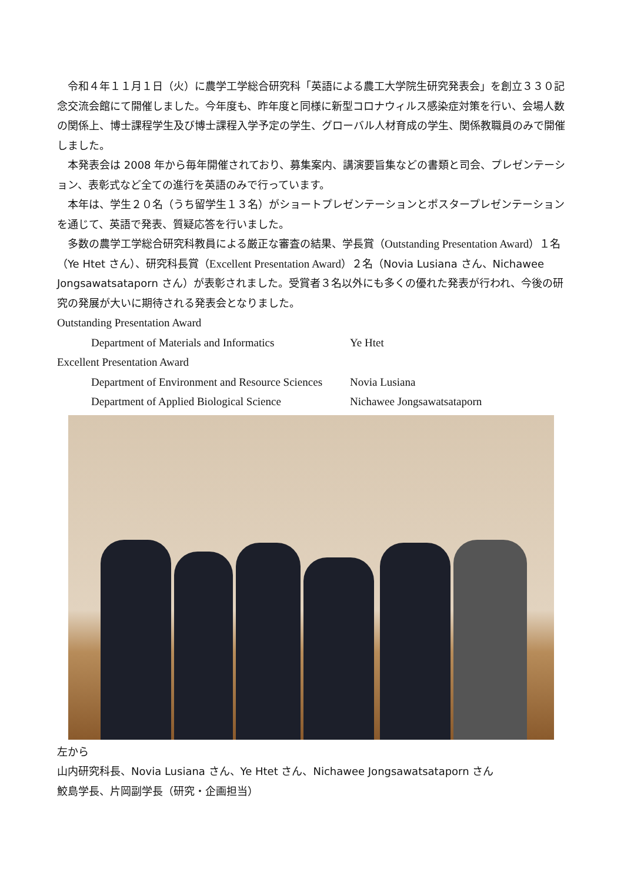令和４年１１月１日（火）に農学工学総合研究科「英語による農工大学院生研究発表会」を創立３３０記念交流会館にて開催しました。今年度も、昨年度と同様に新型コロナウィルス感染症対策を行い、会場人数の関係上、博士課程学生及び博士課程入学予定の学生、グローバル人材育成の学生、関係教職員のみで開催しました。
本発表会は 2008 年から毎年開催されており、募集案内、講演要旨集などの書類と司会、プレゼンテーション、表彰式など全ての進行を英語のみで行っています。
本年は、学生２０名（うち留学生１３名）がショートプレゼンテーションとポスタープレゼンテーションを通じて、英語で発表、質疑応答を行いました。
多数の農学工学総合研究科教員による厳正な審査の結果、学長賞（Outstanding Presentation Award）１名（Ye Htet さん）、研究科長賞（Excellent Presentation Award）２名（Novia Lusiana さん、Nichawee Jongsawatsataporn さん）が表彰されました。受賞者３名以外にも多くの優れた発表が行われ、今後の研究の発展が大いに期待される発表会となりました。
Outstanding Presentation Award
Department of Materials and Informatics Ye Htet
Excellent Presentation Award
Department of Environment and Resource Sciences Novia Lusiana
Department of Applied Biological Science Nichawee Jongsawatsataporn
左から
山内研究科長、Novia Lusiana さん、Ye Htet さん、Nichawee Jongsawatsataporn さん
鮫島学長、片岡副学長（研究・企画担当）